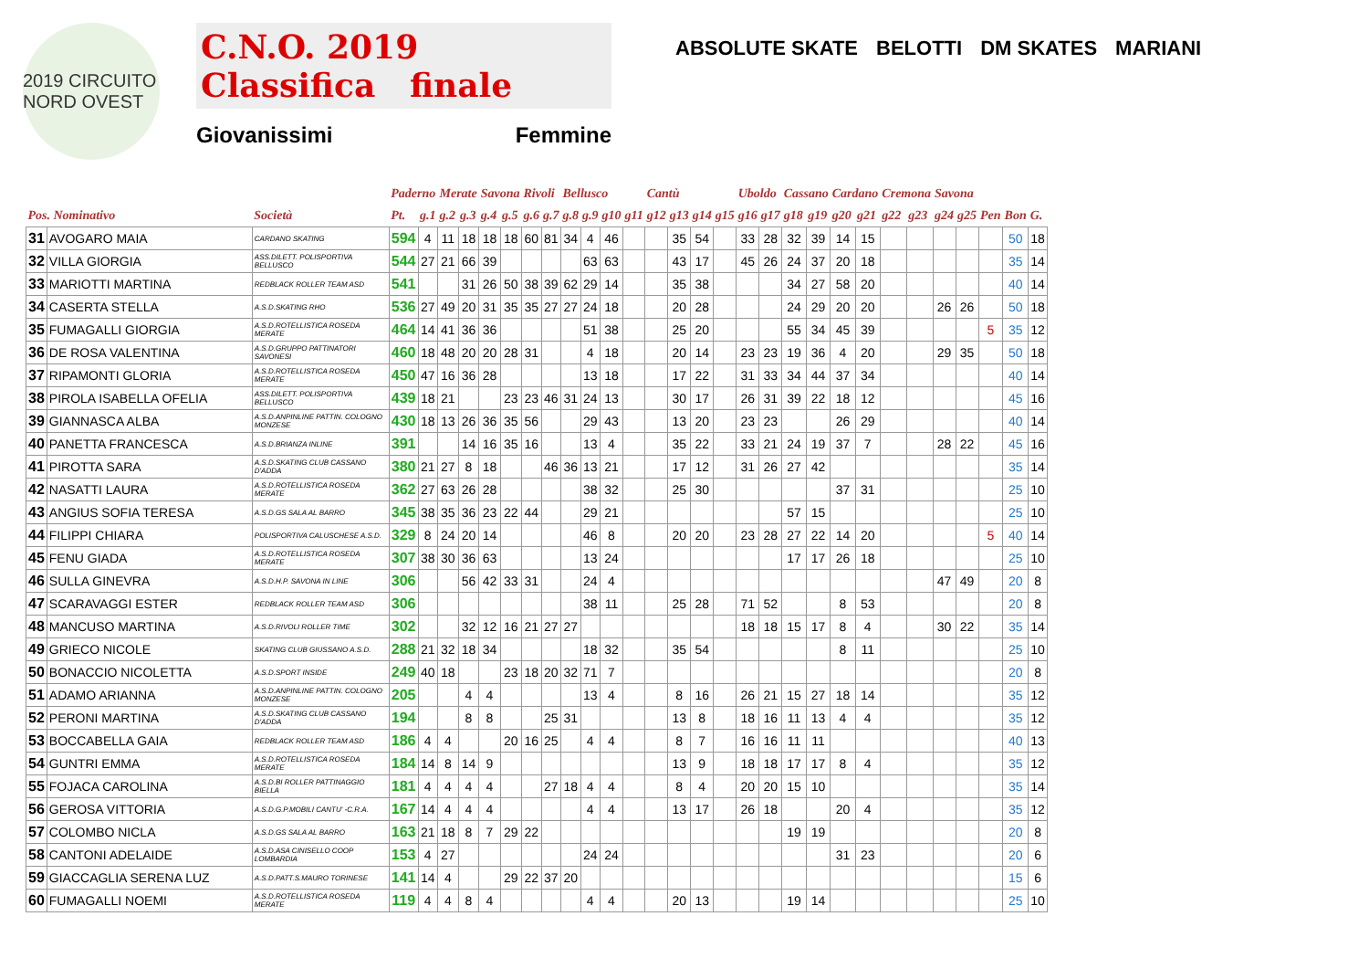2019 CIRCUITO NORD OVEST
C.N.O. 2019
Classifica finale
Giovanissimi Femmine
ABSOLUTE SKATE BELOTTI DM SKATES MARIANI
| | | | Paderno | | Merate | | Savona | | Rivoli | | Bellusco | | | | Cantù | | | | Uboldo | | Cassano | | Cardano | | Cremona | | Savona | | | | |
| --- | --- | --- | --- | --- | --- | --- | --- | --- | --- | --- | --- | --- | --- | --- | --- | --- | --- | --- | --- | --- | --- | --- | --- | --- | --- | --- | --- | --- | --- | --- | --- |
| Pos. Nominativo | | Società | Pt. | g.1 | g.2 | g.3 | g.4 | g.5 | g.6 | g.7 | g.8 | g.9 | g10 | g11 | g12 | g13 | g14 | g15 | g16 | g17 | g18 | g19 | g20 | g21 | g22 | g23 | g24 | g25 | Pen | Bon | G. |
| 31 | AVOGARO MAIA | CARDANO SKATING | 594 | 4 | 11 | 18 | 18 | 18 | 60 | 81 | 34 | 4 | 46 | | | 35 | 54 | | 33 | 28 | 32 | 39 | 14 | 15 | | | | | | 50 | 18 |
| 32 | VILLA GIORGIA | ASS.DILETT. POLISPORTIVA BELLUSCO | 544 | 27 | 21 | 66 | 39 | | | | | 63 | 63 | | | 43 | 17 | | 45 | 26 | 24 | 37 | 20 | 18 | | | | | | 35 | 14 |
| 33 | MARIOTTI MARTINA | REDBLACK ROLLER TEAM ASD | 541 | | | 31 | 26 | 50 | 38 | 39 | 62 | 29 | 14 | | | 35 | 38 | | | | 34 | 27 | 58 | 20 | | | | | | 40 | 14 |
| 34 | CASERTA STELLA | A.S.D.SKATING RHO | 536 | 27 | 49 | 20 | 31 | 35 | 35 | 27 | 27 | 24 | 18 | | | 20 | 28 | | | | 24 | 29 | 20 | 20 | | | 26 | 26 | | 50 | 18 |
| 35 | FUMAGALLI GIORGIA | A.S.D.ROTELLISTICA ROSEDA MERATE | 464 | 14 | 41 | 36 | 36 | | | | | 51 | 38 | | | 25 | 20 | | | | 55 | 34 | 45 | 39 | | | | | 5 | 35 | 12 |
| 36 | DE ROSA VALENTINA | A.S.D.GRUPPO PATTINATORI SAVONESI | 460 | 18 | 48 | 20 | 20 | 28 | 31 | | | 4 | 18 | | | 20 | 14 | | 23 | 23 | 19 | 36 | 4 | 20 | | | 29 | 35 | | 50 | 18 |
| 37 | RIPAMONTI GLORIA | A.S.D.ROTELLISTICA ROSEDA MERATE | 450 | 47 | 16 | 36 | 28 | | | | | 13 | 18 | | | 17 | 22 | | 31 | 33 | 34 | 44 | 37 | 34 | | | | | | 40 | 14 |
| 38 | PIROLA ISABELLA OFELIA | ASS.DILETT. POLISPORTIVA BELLUSCO | 439 | 18 | 21 | | | 23 | 23 | 46 | 31 | 24 | 13 | | | 30 | 17 | | 26 | 31 | 39 | 22 | 18 | 12 | | | | | | 45 | 16 |
| 39 | GIANNASCA ALBA | A.S.D.ANPINLINE PATTIN. COLOGNO MONZESE | 430 | 18 | 13 | 26 | 36 | 35 | 56 | | | 29 | 43 | | | 13 | 20 | | 23 | 23 | | | 26 | 29 | | | | | | 40 | 14 |
| 40 | PANETTA FRANCESCA | A.S.D.BRIANZA INLINE | 391 | | | 14 | 16 | 35 | 16 | | | 13 | 4 | | | 35 | 22 | | 33 | 21 | 24 | 19 | 37 | 7 | | | 28 | 22 | | 45 | 16 |
| 41 | PIROTTA SARA | A.S.D.SKATING CLUB CASSANO D'ADDA | 380 | 21 | 27 | 8 | 18 | | | 46 | 36 | 13 | 21 | | | 17 | 12 | | 31 | 26 | 27 | 42 | | | | | | | | 35 | 14 |
| 42 | NASATTI LAURA | A.S.D.ROTELLISTICA ROSEDA MERATE | 362 | 27 | 63 | 26 | 28 | | | | | 38 | 32 | | | 25 | 30 | | | | | | 37 | 31 | | | | | | 25 | 10 |
| 43 | ANGIUS SOFIA TERESA | A.S.D.GS SALA AL BARRO | 345 | 38 | 35 | 36 | 23 | 22 | 44 | | | 29 | 21 | | | | | | | | 57 | 15 | | | | | | | | 25 | 10 |
| 44 | FILIPPI CHIARA | POLISPORTIVA CALUSCHESE A.S.D. | 329 | 8 | 24 | 20 | 14 | | | | | 46 | 8 | | | 20 | 20 | | 23 | 28 | 27 | 22 | 14 | 20 | | | | | 5 | 40 | 14 |
| 45 | FENU GIADA | A.S.D.ROTELLISTICA ROSEDA MERATE | 307 | 38 | 30 | 36 | 63 | | | | | 13 | 24 | | | | | | | | 17 | 17 | 26 | 18 | | | | | | 25 | 10 |
| 46 | SULLA GINEVRA | A.S.D.H.P. SAVONA IN LINE | 306 | | | 56 | 42 | 33 | 31 | | | 24 | 4 | | | | | | | | | | | | | | 47 | 49 | | 20 | 8 |
| 47 | SCARAVAGGI ESTER | REDBLACK ROLLER TEAM ASD | 306 | | | | | | | | | 38 | 11 | | | 25 | 28 | | 71 | 52 | | | 8 | 53 | | | | | | 20 | 8 |
| 48 | MANCUSO MARTINA | A.S.D.RIVOLI ROLLER TIME | 302 | | | 32 | 12 | 16 | 21 | 27 | 27 | | | | | | | | 18 | 18 | 15 | 17 | 8 | 4 | | | 30 | 22 | | 35 | 14 |
| 49 | GRIECO NICOLE | SKATING CLUB GIUSSANO A.S.D. | 288 | 21 | 32 | 18 | 34 | | | | | 18 | 32 | | | 35 | 54 | | | | | | 8 | 11 | | | | | | 25 | 10 |
| 50 | BONACCIO NICOLETTA | A.S.D.SPORT INSIDE | 249 | 40 | 18 | | | 23 | 18 | 20 | 32 | 71 | 7 | | | | | | | | | | | | | | | | | 20 | 8 |
| 51 | ADAMO ARIANNA | A.S.D.ANPINLINE PATTIN. COLOGNO MONZESE | 205 | | | 4 | 4 | | | | | 13 | 4 | | | 8 | 16 | | 26 | 21 | 15 | 27 | 18 | 14 | | | | | | 35 | 12 |
| 52 | PERONI MARTINA | A.S.D.SKATING CLUB CASSANO D'ADDA | 194 | | | 8 | 8 | | | 25 | 31 | | | | | 13 | 8 | | 18 | 16 | 11 | 13 | 4 | 4 | | | | | | 35 | 12 |
| 53 | BOCCABELLA GAIA | REDBLACK ROLLER TEAM ASD | 186 | 4 | 4 | | | 20 | 16 | 25 | | 4 | 4 | | | 8 | 7 | | 16 | 16 | 11 | 11 | | | | | | | | 40 | 13 |
| 54 | GUNTRI EMMA | A.S.D.ROTELLISTICA ROSEDA MERATE | 184 | 14 | 8 | 14 | 9 | | | | | | | | | 13 | 9 | | 18 | 18 | 17 | 17 | 8 | 4 | | | | | | 35 | 12 |
| 55 | FOJACA CAROLINA | A.S.D.BI ROLLER PATTINAGGIO BIELLA | 181 | 4 | 4 | 4 | 4 | | | 27 | 18 | 4 | 4 | | | 8 | 4 | | 20 | 20 | 15 | 10 | | | | | | | | 35 | 14 |
| 56 | GEROSA VITTORIA | A.S.D.G.P.MOBILI CANTU' -C.R.A. | 167 | 14 | 4 | 4 | 4 | | | | | 4 | 4 | | | 13 | 17 | | 26 | 18 | | | 20 | 4 | | | | | | 35 | 12 |
| 57 | COLOMBO NICLA | A.S.D.GS SALA AL BARRO | 163 | 21 | 18 | 8 | 7 | 29 | 22 | | | | | | | | | | | | 19 | 19 | | | | | | | | 20 | 8 |
| 58 | CANTONI ADELAIDE | A.S.D.ASA CINISELLO COOP LOMBARDIA | 153 | 4 | 27 | | | | | | | 24 | 24 | | | | | | | | | | 31 | 23 | | | | | | 20 | 6 |
| 59 | GIACCAGLIA SERENA LUZ | A.S.D.PATT.S.MAURO TORINESE | 141 | 14 | 4 | | | 29 | 22 | 37 | 20 | | | | | | | | | | | | | | | | | | | 15 | 6 |
| 60 | FUMAGALLI NOEMI | A.S.D.ROTELLISTICA ROSEDA MERATE | 119 | 4 | 4 | 8 | 4 | | | | | 4 | 4 | | | 20 | 13 | | | | 19 | 14 | | | | | | | | 25 | 10 |